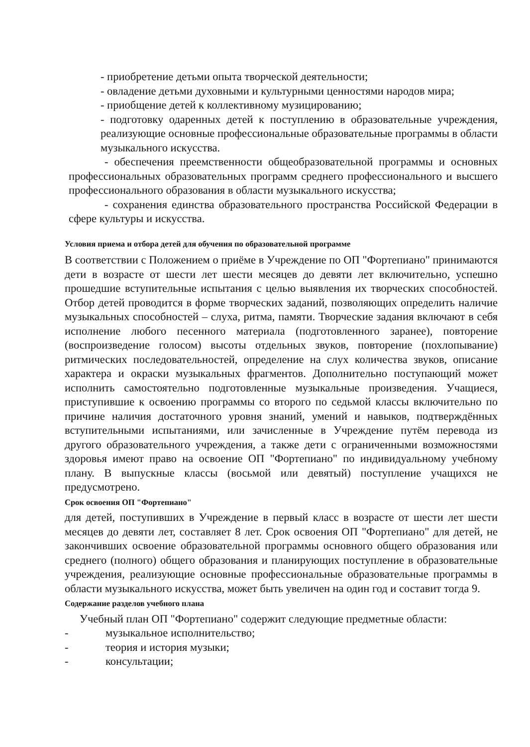- приобретение детьми опыта творческой деятельности;
- овладение детьми духовными и культурными ценностями народов мира;
- приобщение детей к коллективному музицированию;
- подготовку одаренных детей к поступлению в образовательные учреждения, реализующие основные профессиональные образовательные программы в области музыкального искусства.
- обеспечения преемственности общеобразовательной программы и основных профессиональных образовательных программ среднего профессионального и высшего профессионального образования в области музыкального искусства;
- сохранения единства образовательного пространства Российской Федерации в сфере культуры и искусства.
Условия приема и отбора детей для обучения по образовательной программе
В соответствии с Положением о приёме в Учреждение по ОП "Фортепиано" принимаются дети в возрасте от шести лет шести месяцев до девяти лет включительно, успешно прошедшие вступительные испытания с целью выявления их творческих способностей. Отбор детей проводится в форме творческих заданий, позволяющих определить наличие музыкальных способностей – слуха, ритма, памяти. Творческие задания включают в себя исполнение любого песенного материала (подготовленного заранее), повторение (воспроизведение голосом) высоты отдельных звуков, повторение (похлопывание) ритмических последовательностей, определение на слух количества звуков, описание характера и окраски музыкальных фрагментов. Дополнительно поступающий может исполнить самостоятельно подготовленные музыкальные произведения. Учащиеся, приступившие к освоению программы со второго по седьмой классы включительно по причине наличия достаточного уровня знаний, умений и навыков, подтверждённых вступительными испытаниями, или зачисленные в Учреждение путём перевода из другого образовательного учреждения, а также дети с ограниченными возможностями здоровья имеют право на освоение ОП "Фортепиано" по индивидуальному учебному плану. В выпускные классы (восьмой или девятый) поступление учащихся не предусмотрено.
Срок освоения ОП "Фортепиано"
для детей, поступивших в Учреждение в первый класс в возрасте от шести лет шести месяцев до девяти лет, составляет 8 лет. Срок освоения ОП "Фортепиано" для детей, не закончивших освоение образовательной программы основного общего образования или среднего (полного) общего образования и планирующих поступление в образовательные учреждения, реализующие основные профессиональные образовательные программы в области музыкального искусства, может быть увеличен на один год и составит тогда 9.
Содержание разделов учебного плана
Учебный план ОП "Фортепиано" содержит следующие предметные области:
- музыкальное исполнительство;
- теория и история музыки;
- консультации;